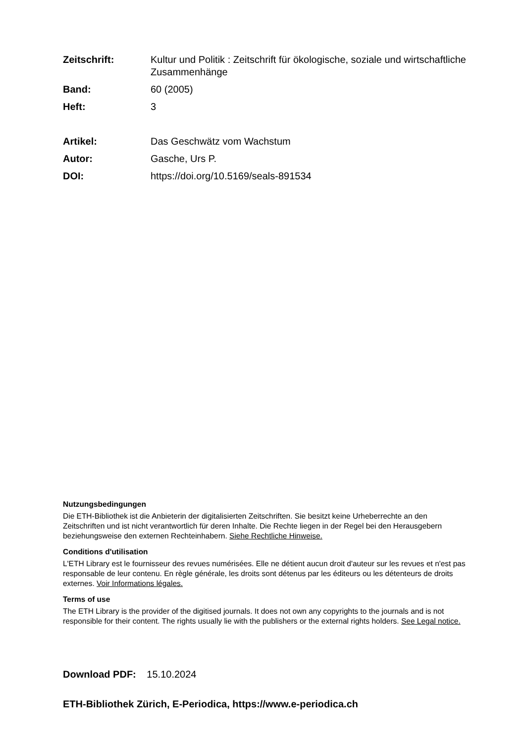Zeitschrift: Kultur und Politik : Zeitschrift für ökologische, soziale und wirtschaftliche Zusammenhänge
Band: 60 (2005)
Heft: 3
Artikel: Das Geschwätz vom Wachstum
Autor: Gasche, Urs P.
DOI: https://doi.org/10.5169/seals-891534
Nutzungsbedingungen
Die ETH-Bibliothek ist die Anbieterin der digitalisierten Zeitschriften. Sie besitzt keine Urheberrechte an den Zeitschriften und ist nicht verantwortlich für deren Inhalte. Die Rechte liegen in der Regel bei den Herausgebern beziehungsweise den externen Rechteinhabern. Siehe Rechtliche Hinweise.
Conditions d'utilisation
L'ETH Library est le fournisseur des revues numérisées. Elle ne détient aucun droit d'auteur sur les revues et n'est pas responsable de leur contenu. En règle générale, les droits sont détenus par les éditeurs ou les détenteurs de droits externes. Voir Informations légales.
Terms of use
The ETH Library is the provider of the digitised journals. It does not own any copyrights to the journals and is not responsible for their content. The rights usually lie with the publishers or the external rights holders. See Legal notice.
Download PDF: 15.10.2024
ETH-Bibliothek Zürich, E-Periodica, https://www.e-periodica.ch